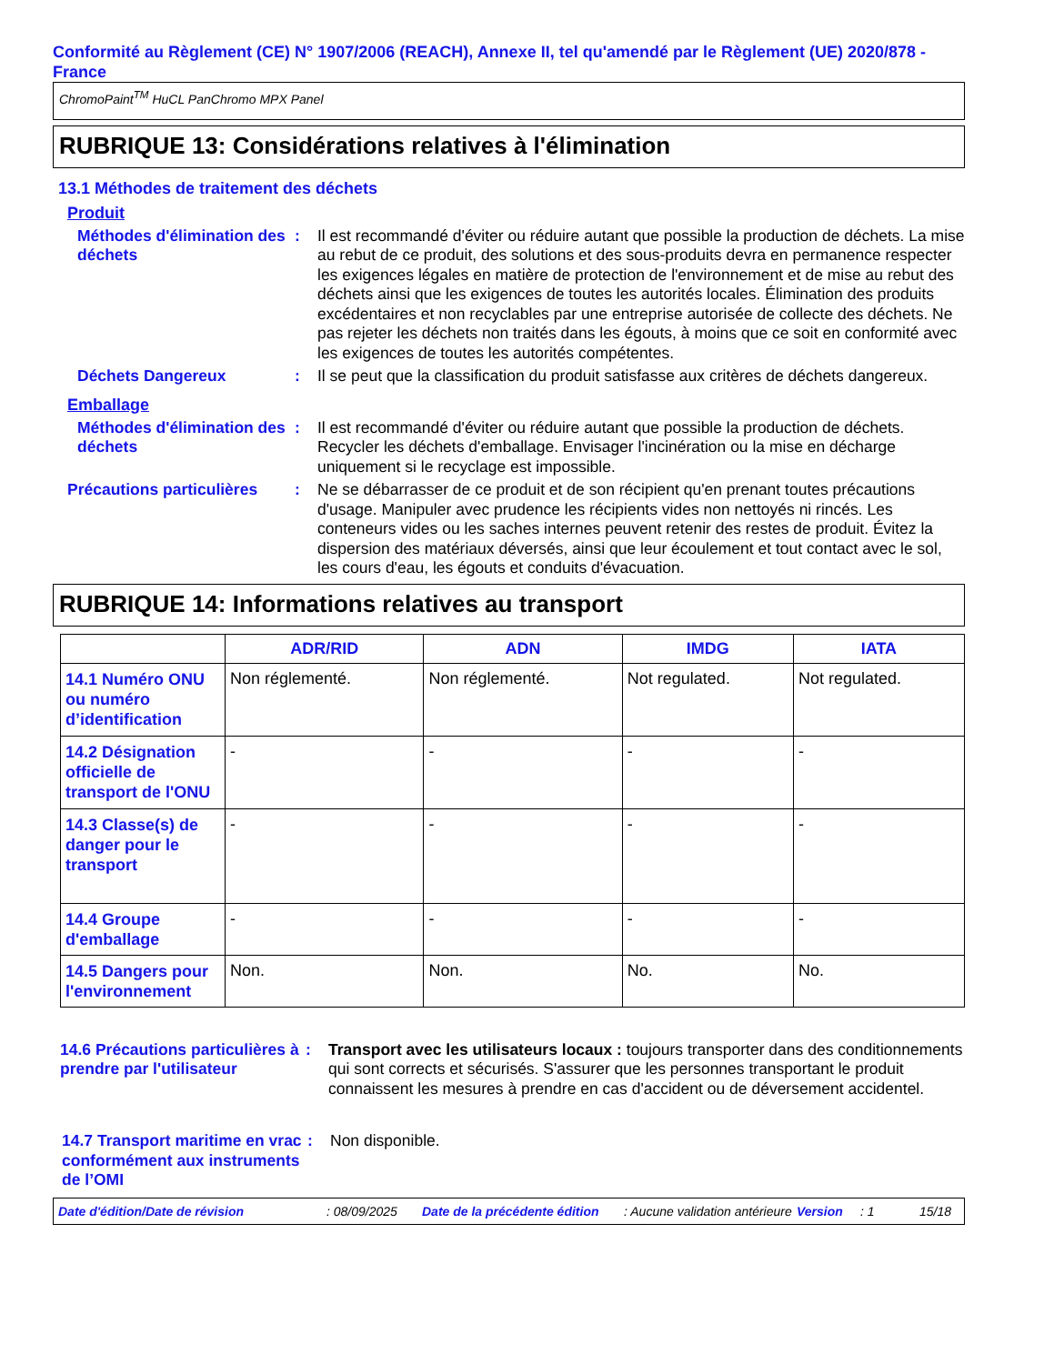Conformité au Règlement (CE) N° 1907/2006 (REACH), Annexe II, tel qu'amendé par le Règlement (UE) 2020/878 - France
ChromoPaint<sup>TM</sup> HuCL PanChromo MPX Panel
RUBRIQUE 13: Considérations relatives à l'élimination
13.1 Méthodes de traitement des déchets
Produit
Méthodes d'élimination des déchets
: Il est recommandé d'éviter ou réduire autant que possible la production de déchets. La mise au rebut de ce produit, des solutions et des sous-produits devra en permanence respecter les exigences légales en matière de protection de l'environnement et de mise au rebut des déchets ainsi que les exigences de toutes les autorités locales. Élimination des produits excédentaires et non recyclables par une entreprise autorisée de collecte des déchets. Ne pas rejeter les déchets non traités dans les égouts, à moins que ce soit en conformité avec les exigences de toutes les autorités compétentes.
Déchets Dangereux : Il se peut que la classification du produit satisfasse aux critères de déchets dangereux.
Emballage
Méthodes d'élimination des déchets
: Il est recommandé d'éviter ou réduire autant que possible la production de déchets. Recycler les déchets d'emballage. Envisager l'incinération ou la mise en décharge uniquement si le recyclage est impossible.
Précautions particulières
: Ne se débarrasser de ce produit et de son récipient qu'en prenant toutes précautions d'usage. Manipuler avec prudence les récipients vides non nettoyés ni rincés. Les conteneurs vides ou les saches internes peuvent retenir des restes de produit. Évitez la dispersion des matériaux déversés, ainsi que leur écoulement et tout contact avec le sol, les cours d'eau, les égouts et conduits d'évacuation.
RUBRIQUE 14: Informations relatives au transport
| | ADR/RID | ADN | IMDG | IATA |
| --- | --- | --- | --- | --- |
| 14.1 Numéro ONU ou numéro d’identification | Non réglementé. | Non réglementé. | Not regulated. | Not regulated. |
| 14.2 Désignation officielle de transport de l'ONU | - | - | - | - |
| 14.3 Classe(s) de danger pour le transport | - | - | - | - |
| 14.4 Groupe d'emballage | - | - | - | - |
| 14.5 Dangers pour l'environnement | Non. | Non. | No. | No. |
14.6 Précautions particulières à prendre par l'utilisateur
: Transport avec les utilisateurs locaux : toujours transporter dans des conditionnements qui sont corrects et sécurisés. S'assurer que les personnes transportant le produit connaissent les mesures à prendre en cas d'accident ou de déversement accidentel.
14.7 Transport maritime en vrac conformément aux instruments de l’OMI
: Non disponible.
Date d'édition/Date de révision: 08/09/2025 Date de la précédente édition: Aucune validation antérieure Version: 1 15/18